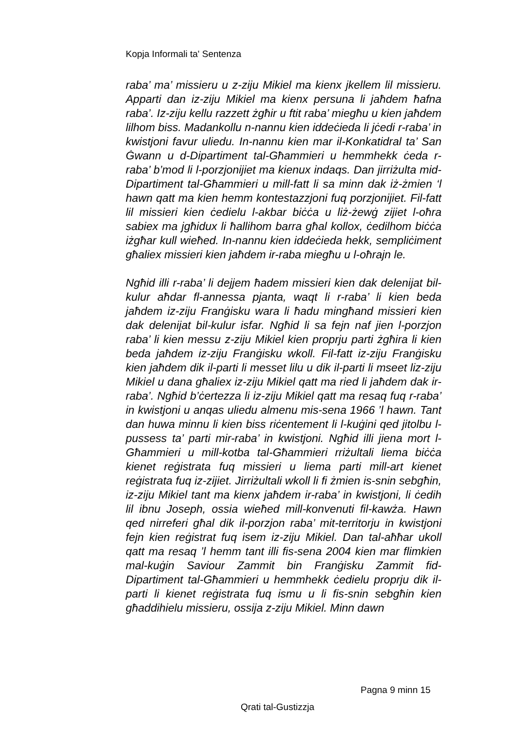Kopja Informali ta' Sentenza
raba’ ma’ missieru u z-ziju Mikiel ma kienx jkellem lil missieru. Apparti dan iz-ziju Mikiel ma kienx persuna li jaħdem ħafna raba’. Iz-ziju kellu razzett żgħir u ftit raba’ miegħu u kien jaħdem lilhom biss. Madankollu n-nannu kien iddeċieda li jċedi r-raba’ in kwistjoni favur uliedu. In-nannu kien mar il-Konkatidral ta’ San Ġwann u d-Dipartiment tal-Għammieri u hemmhekk ċeda r-raba’ b’mod li l-porzjonijiet ma kienux indaqs. Dan jirriżulta mid-Dipartiment tal-Għammieri u mill-fatt li sa minn dak iż-żmien ‘l hawn qatt ma kien hemm kontestazzjoni fuq porzjonijiet. Fil-fatt lil missieri kien ċedielu l-akbar biċċa u liż-żewġ zijiet l-oħra sabiex ma jgħidux li ħallihom barra għal kollox, ċedilhom biċċa iżgħar kull wieħed. In-nannu kien iddeċieda hekk, sempliċiment għaliex missieri kien jaħdem ir-raba miegħu u l-oħrajn le.
Ngħid illi r-raba’ li dejjem ħadem missieri kien dak delenijat bil-kulur aħdar fl-annessa pjanta, waqt li r-raba’ li kien beda jaħdem iz-ziju Franġisku wara li ħadu mingħand missieri kien dak delenijat bil-kulur isfar. Ngħid li sa fejn naf jien l-porzjon raba’ li kien messu z-ziju Mikiel kien proprju parti żgħira li kien beda jaħdem iz-ziju Franġisku wkoll. Fil-fatt iz-ziju Franġisku kien jaħdem dik il-parti li messet lilu u dik il-parti li mseet liz-ziju Mikiel u dana għaliex iz-ziju Mikiel qatt ma ried li jaħdem dak ir-raba’. Ngħid b’ċertezza li iz-ziju Mikiel qatt ma resaq fuq r-raba’ in kwistjoni u anqas uliedu almenu mis-sena 1966 ’l hawn. Tant dan huwa minnu li kien biss riċentement li l-kuġini qed jitolbu l-pussess ta’ parti mir-raba’ in kwistjoni. Ngħid illi jiena mort l-Għammieri u mill-kotba tal-Għammieri rriżultali liema biċċa kienet reġistrata fuq missieri u liema parti mill-art kienet reġistrata fuq iz-zijiet. Jirriżultali wkoll li fi żmien is-snin sebgħin, iz-ziju Mikiel tant ma kienx jaħdem ir-raba’ in kwistjoni, li ċedih lil ibnu Joseph, ossia wieħed mill-konvenuti fil-kawża. Hawn qed nirreferi għal dik il-porzjon raba’ mit-territorju in kwistjoni fejn kien reġistrat fuq isem iz-ziju Mikiel. Dan tal-aħħar ukoll qatt ma resaq ’l hemm tant illi fis-sena 2004 kien mar flimkien mal-kuġin Saviour Zammit bin Franġisku Zammit fid-Dipartiment tal-Għammieri u hemmhekk ċedielu proprju dik il-parti li kienet reġistrata fuq ismu u li fis-snin sebgħin kien għaddihielu missieru, ossija z-ziju Mikiel. Minn dawn
Pagna 9 minn 15
Qrati tal-Gustizzja